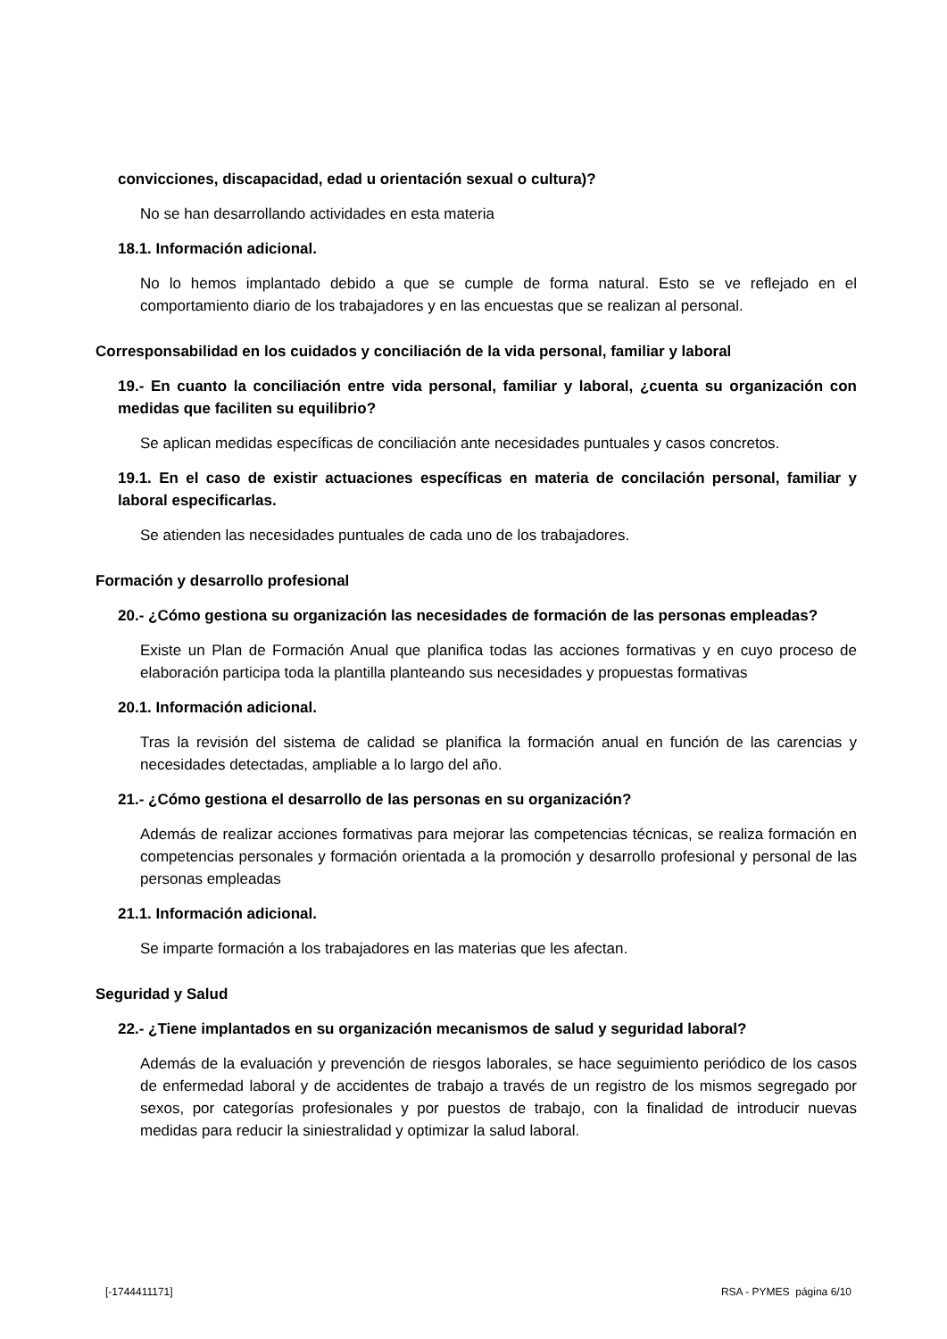convicciones, discapacidad, edad u orientación sexual o cultura)?
No se han desarrollando actividades en esta materia
18.1. Información adicional.
No lo hemos implantado debido a que se cumple de forma natural. Esto se ve reflejado en el comportamiento diario de los trabajadores y en las encuestas que se realizan al personal.
Corresponsabilidad en los cuidados y conciliación de la vida personal, familiar y laboral
19.- En cuanto la conciliación entre vida personal, familiar y laboral, ¿cuenta su organización con medidas que faciliten su equilibrio?
Se aplican medidas específicas de conciliación ante necesidades puntuales y casos concretos.
19.1. En el caso de existir actuaciones específicas en materia de concilación personal, familiar y laboral especificarlas.
Se atienden las necesidades puntuales de cada uno de los trabajadores.
Formación y desarrollo profesional
20.- ¿Cómo gestiona su organización las necesidades de formación de las personas empleadas?
Existe un Plan de Formación Anual que planifica todas las acciones formativas y en cuyo proceso de elaboración participa toda la plantilla planteando sus necesidades y propuestas formativas
20.1. Información adicional.
Tras la revisión del sistema de calidad se planifica la formación anual en función de las carencias y necesidades detectadas, ampliable a lo largo del año.
21.- ¿Cómo gestiona el desarrollo de las personas en su organización?
Además de realizar acciones formativas para mejorar las competencias técnicas, se realiza formación en competencias personales y formación orientada a la promoción y desarrollo profesional y personal de las personas empleadas
21.1. Información adicional.
Se imparte formación a los trabajadores en las materias que les afectan.
Seguridad y Salud
22.- ¿Tiene implantados en su organización mecanismos de salud y seguridad laboral?
Además de la evaluación y prevención de riesgos laborales, se hace seguimiento periódico de los casos de enfermedad laboral y de accidentes de trabajo a través de un registro de los mismos segregado por sexos, por categorías profesionales y por puestos de trabajo, con la finalidad de introducir nuevas medidas para reducir la siniestralidad y optimizar la salud laboral.
[-1744411171] RSA - PYMES página 6/10